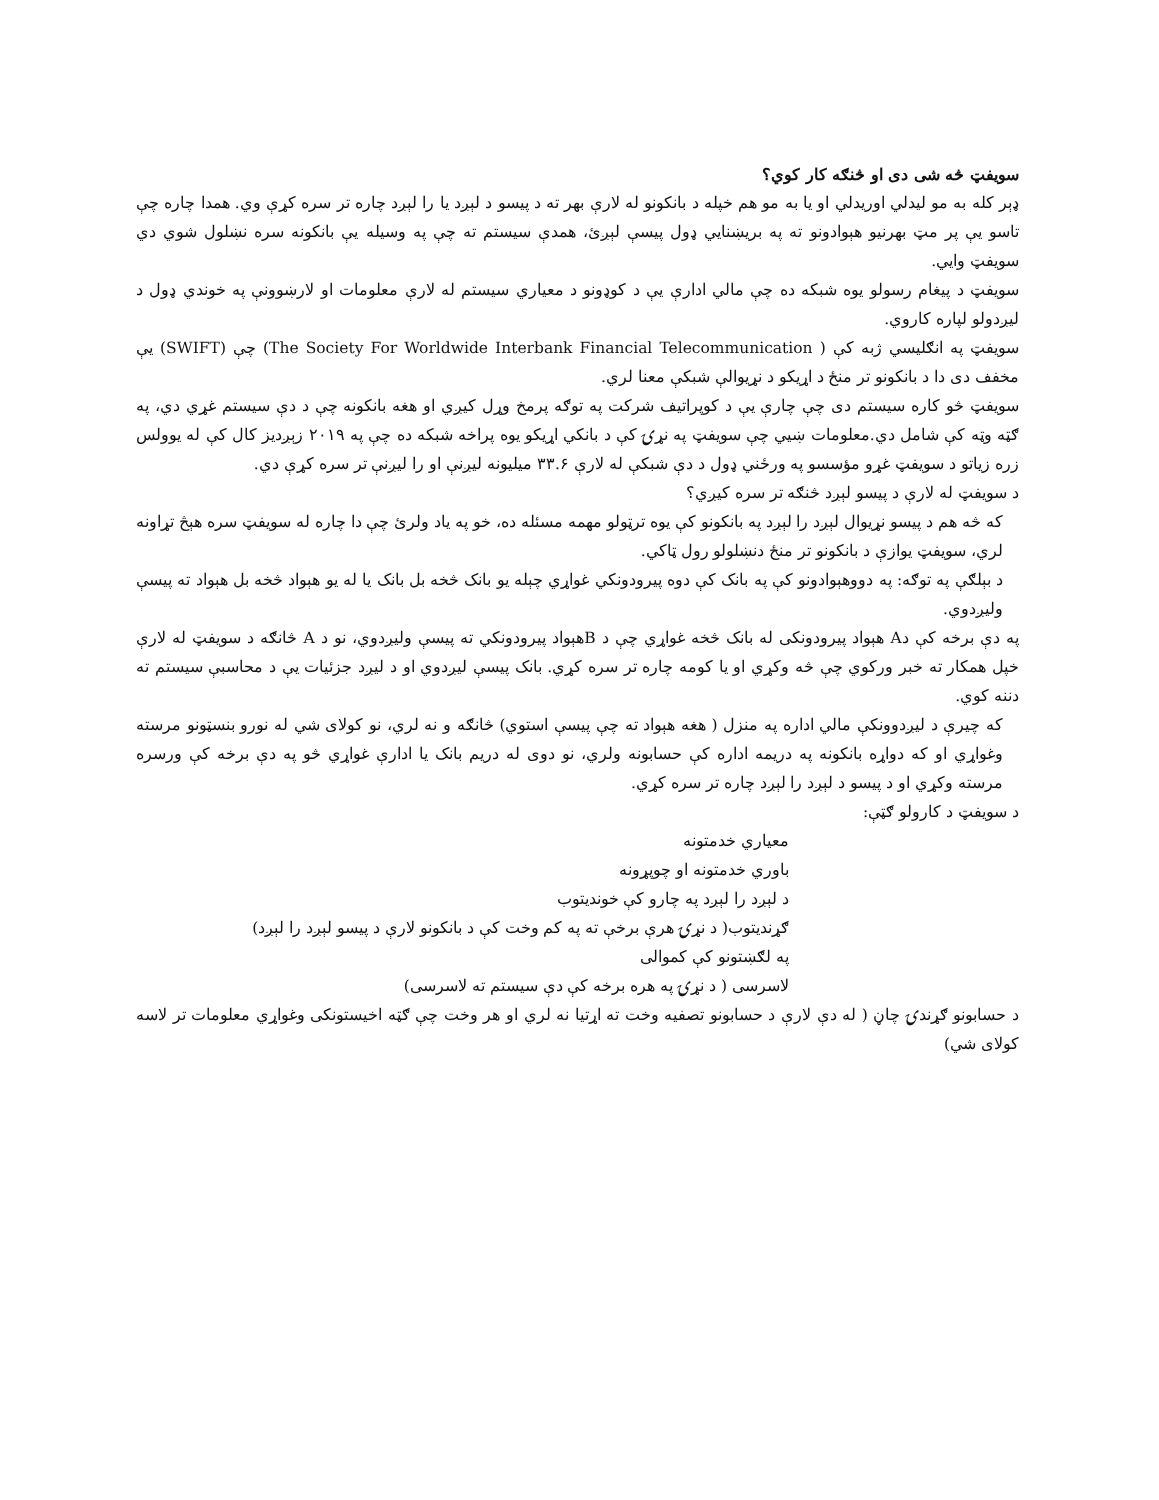سویفټ څه شی دی او څنګه کار کوي؟
ډېر کله به مو لیدلي اوریدلي او یا به مو هم خپله د بانکونو له لارې بهر ته د پیسو د لېږد یا را لېږد چاره تر سره کړې وي. همدا چاره چې تاسو یې پر مټ بهرنیو هېوادونو ته په بریښنایي ډول پیسې لېږئ، همدې سیستم ته چې په وسیله یې بانکونه سره نښلول شوي دي سویفټ وایي.
سویفټ د پیغام رسولو یوه شبکه ده چې مالي ادارې یې د کوډونو د معیاري سیستم له لارې معلومات او لارښوونې په خوندي ډول د لیږدولو لپاره کاروي.
سویفټ په انګلیسي ژبه کې (The Society For Worldwide Interbank Financial Telecommunication ) چې (SWIFT) یې مخفف دی دا د بانکونو تر منځ د اړیکو د نړیوالې شبکې معنا لري.
سویفټ څو کاره سیستم دی چې چارې یې د کوپراتیف شرکت په توګه پرمخ وړل کیږي او هغه بانکونه چې د دې سیستم غړي دي، په ګټه وټه کې شامل دي.معلومات ښیي چې سویفټ په نړۍ کې د بانکي اړیکو یوه پراخه شبکه ده چې په ۲۰۱۹ زېږدیز کال کې له یوولس زره زیاتو د سویفټ غړو مؤسسو په ورځني ډول د دې شبکې له لارې ۳۳.۶ میلیونه لیږنې او را لیږنې تر سره کړې دي.
د سویفټ له لارې د پیسو لېږد څنګه تر سره کیږي؟
که څه هم د پیسو نړیوال لېږد را لېږد په بانکونو کې یوه ترټولو مهمه مسئله ده، خو په یاد ولرئ چې دا چاره له سویفټ سره هېڅ تړاونه لري، سویفټ یوازې د بانکونو تر منځ دنښلولو رول ټاکي.
د بېلګې په توګه: په دووهېوادونو کې په بانک کې دوه پیرودونکي غواړي چېله یو بانک څخه بل بانک یا له یو هېواد څخه بل هېواد ته پیسې ولیږدوي.
په دې برخه کې دA هېواد پیرودونکی له بانک څخه غواړي چې د Bهېواد پیرودونکي ته پیسې ولیږدوي، نو د A څانګه د سویفټ له لارې خپل همکار ته خبر ورکوي چې څه وکړي او یا کومه چاره تر سره کړي. بانک پیسې لیږدوي او د لیږد جزئیات یې د محاسبې سیستم ته دننه کوي.
که چیرې د لیږدوونکې مالي اداره په منزل ( هغه هېواد ته چې پیسې استوي) څانګه و نه لري، نو کولای شي له نورو بنسټونو مرسته وغواړي او که دواړه بانکونه په دریمه اداره کې حسابونه ولري، نو دوی له دریم بانک یا ادارې غواړي څو په دې برخه کې ورسره مرسته وکړي او د پیسو د لېږد را لېږد چاره تر سره کړي.
د سویفټ د کارولو ګټې:
معیاري خدمتونه
باوري خدمتونه او چوپړونه
د لېږد را لېږد په چارو کې خوندیتوب
ګړندیتوب( د نړۍ هرې برخې ته په کم وخت کې د بانکونو لارې د پیسو لېږد را لېږد)
په لګښتونو کې کموالی
لاسرسی ( د نړۍ په هره برخه کې دې سیستم ته لاسرسی)
د حسابونو ګړندۍ چاڼ ( له دې لارې د حسابونو تصفیه وخت ته اړتیا نه لري او هر وخت چې ګټه اخیستونکی وغواړي معلومات تر لاسه کولای شي)